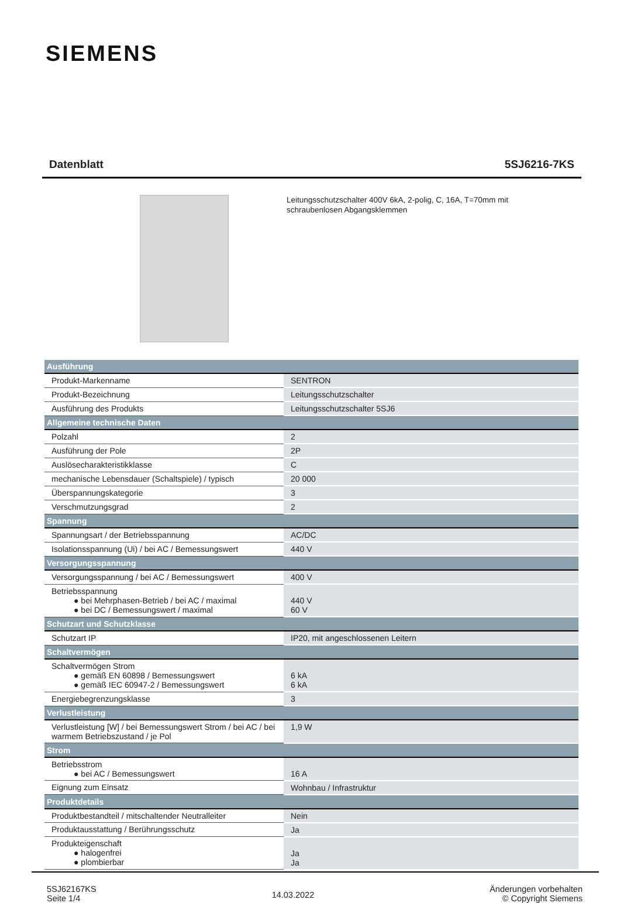SIEMENS
Datenblatt 5SJ6216-7KS
Leitungsschutzschalter 400V 6kA, 2-polig, C, 16A, T=70mm mit schraubenlosen Abgangsklemmen
| Ausführung | |
| Produkt-Markenname | SENTRON |
| Produkt-Bezeichnung | Leitungsschutzschalter |
| Ausführung des Produkts | Leitungsschutzschalter 5SJ6 |
| Allgemeine technische Daten | |
| Polzahl | 2 |
| Ausführung der Pole | 2P |
| Auslösecharakteristikklasse | C |
| mechanische Lebensdauer (Schaltspiele) / typisch | 20 000 |
| Überspannungskategorie | 3 |
| Verschmutzungsgrad | 2 |
| Spannung | |
| Spannungsart / der Betriebsspannung | AC/DC |
| Isolationsspannung (Ui) / bei AC / Bemessungswert | 440 V |
| Versorgungsspannung | |
| Versorgungsspannung / bei AC / Bemessungswert | 400 V |
| Betriebsspannung ● bei Mehrphasen-Betrieb / bei AC / maximal ● bei DC / Bemessungswert / maximal | 440 V 60 V |
| Schutzart und Schutzklasse | |
| Schutzart IP | IP20, mit angeschlossenen Leitern |
| Schaltvermögen | |
| Schaltvermögen Strom ● gemäß EN 60898 / Bemessungswert ● gemäß IEC 60947-2 / Bemessungswert | 6 kA 6 kA |
| Energiebegrenzungsklasse | 3 |
| Verlustleistung | |
| Verlustleistung [W] / bei Bemessungswert Strom / bei AC / bei warmem Betriebszustand / je Pol | 1,9 W |
| Strom | |
| Betriebsstrom ● bei AC / Bemessungswert | 16 A |
| Eignung zum Einsatz | Wohnbau / Infrastruktur |
| Produktdetails | |
| Produktbestandteil / mitschaltender Neutralleiter | Nein |
| Produktausstattung / Berührungsschutz | Ja |
| Produkteigenschaft ● halogenfrei ● plombierbar | Ja Ja |
5SJ62167KS
Seite 1/4
14.03.2022
Änderungen vorbehalten
© Copyright Siemens